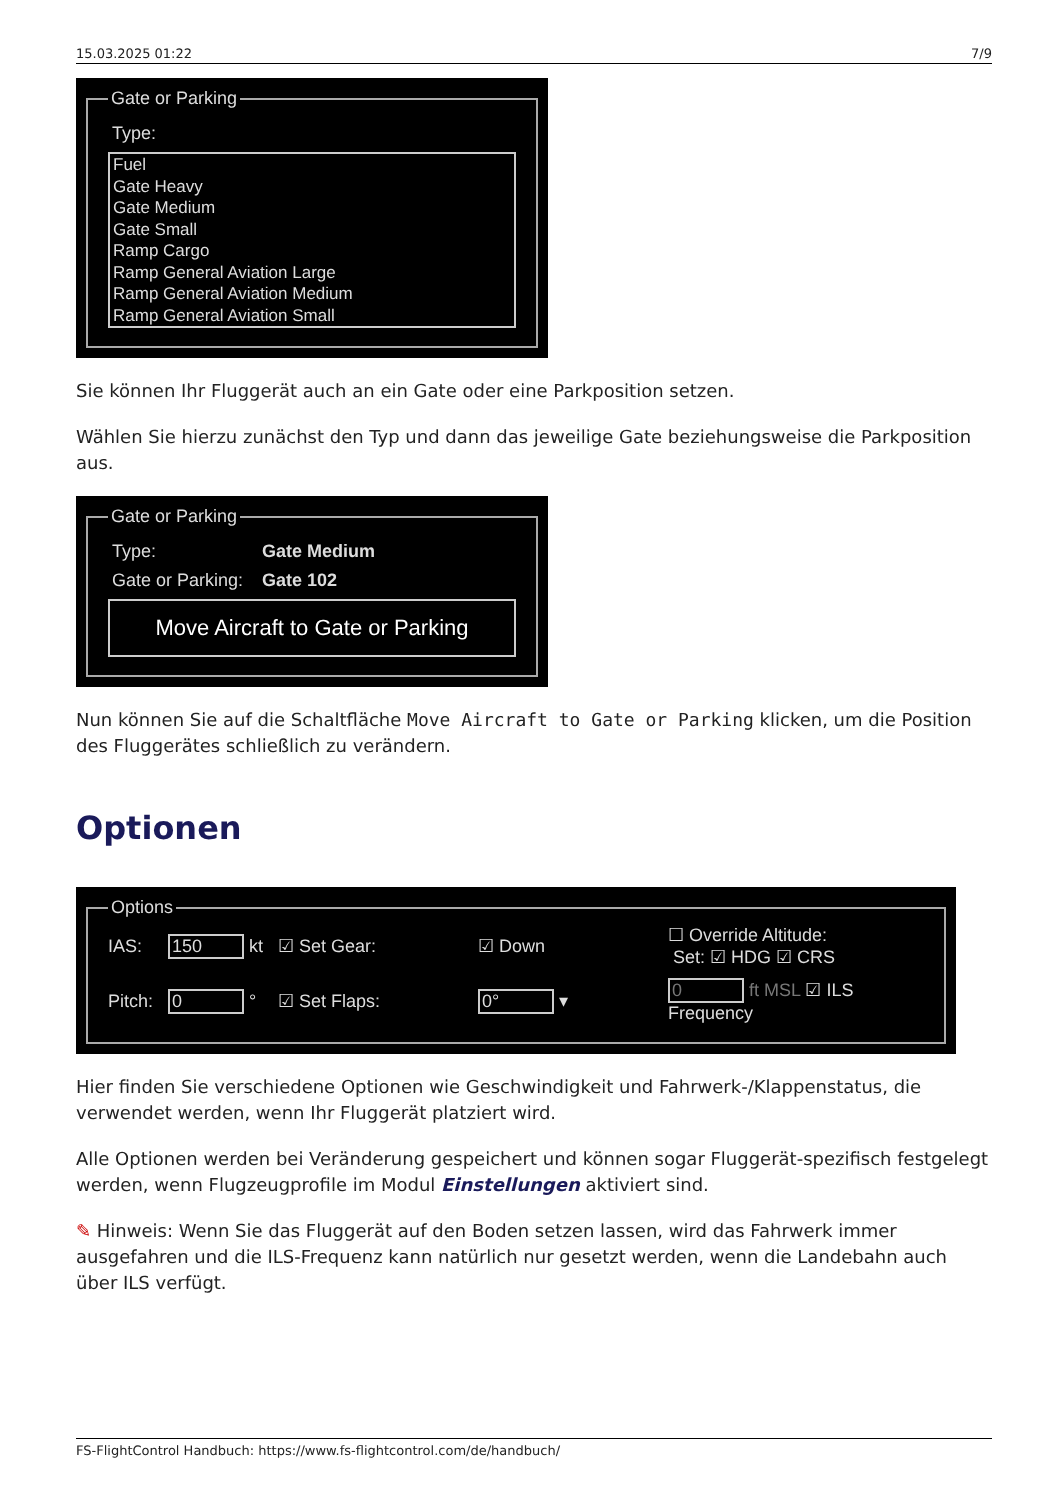15.03.2025 01:22 7/9
Gate or Parking
Type:
Fuel
Gate Heavy
Gate Medium
Gate Small
Ramp Cargo
Ramp General Aviation Large
Ramp General Aviation Medium
Ramp General Aviation Small
Sie können Ihr Fluggerät auch an ein Gate oder eine Parkposition setzen.
Wählen Sie hierzu zunächst den Typ und dann das jeweilige Gate beziehungsweise die Parkposition aus.
Gate or Parking
Type: Gate Medium
Gate or Parking: Gate 102
Move Aircraft to Gate or Parking
Nun können Sie auf die Schaltfläche Move Aircraft to Gate or Parking klicken, um die Position des Fluggerätes schließlich zu verändern.
Optionen
Options
IAS: 150 kt ☑ Set Gear: ☑ Down ☐ Override Altitude: Set: ☑ HDG ☑ CRS Pitch: 0 ° ☑ Set Flaps: 0° ▾ 0 ft MSL ☑ ILS Frequency
Hier finden Sie verschiedene Optionen wie Geschwindigkeit und Fahrwerk-/Klappenstatus, die verwendet werden, wenn Ihr Fluggerät platziert wird.
Alle Optionen werden bei Veränderung gespeichert und können sogar Fluggerät-spezifisch festgelegt werden, wenn Flugzeugprofile im Modul Einstellungen aktiviert sind.
✎ Hinweis: Wenn Sie das Fluggerät auf den Boden setzen lassen, wird das Fahrwerk immer ausgefahren und die ILS-Frequenz kann natürlich nur gesetzt werden, wenn die Landebahn auch über ILS verfügt.
FS-FlightControl Handbuch: https://www.fs-flightcontrol.com/de/handbuch/